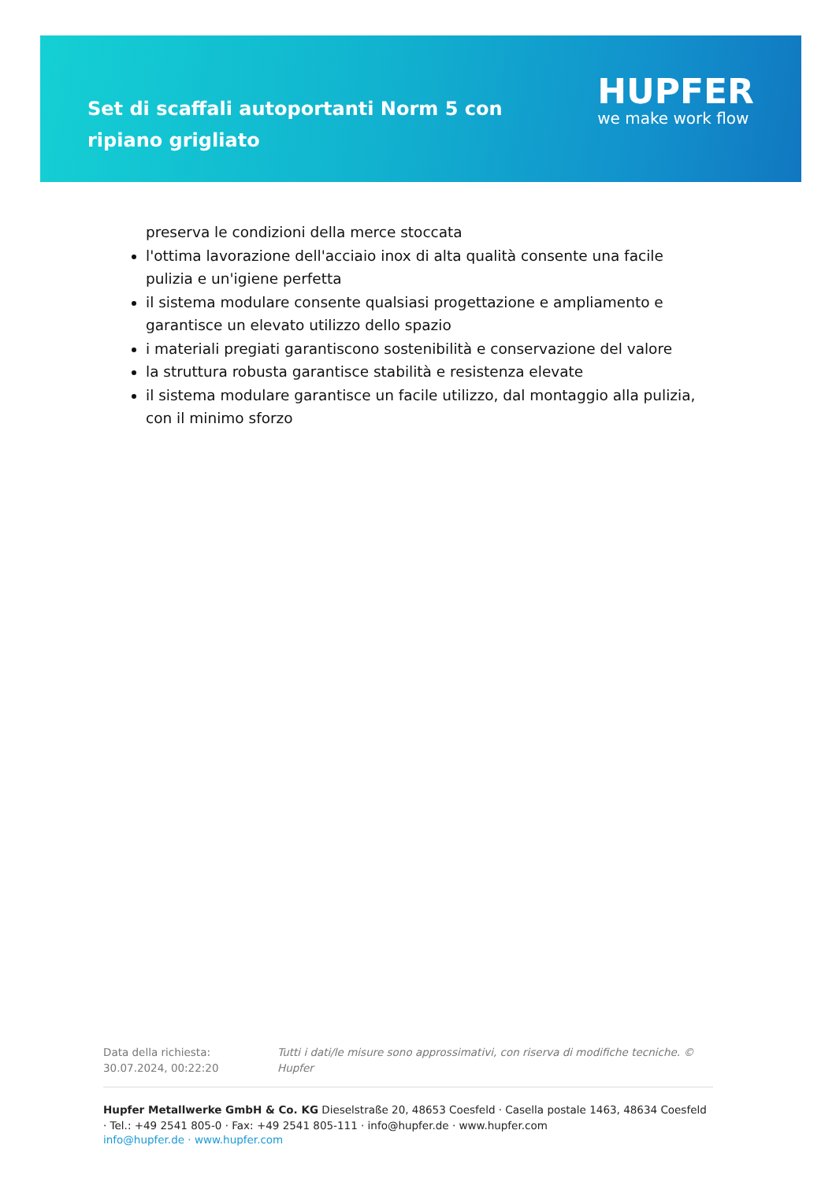Set di scaffali autoportanti Norm 5 con ripiano grigliato
HUPFER
we make work flow
preserva le condizioni della merce stoccata
l'ottima lavorazione dell'acciaio inox di alta qualità consente una facile pulizia e un'igiene perfetta
il sistema modulare consente qualsiasi progettazione e ampliamento e garantisce un elevato utilizzo dello spazio
i materiali pregiati garantiscono sostenibilità e conservazione del valore
la struttura robusta garantisce stabilità e resistenza elevate
il sistema modulare garantisce un facile utilizzo, dal montaggio alla pulizia, con il minimo sforzo
Data della richiesta: 30.07.2024, 00:22:20
Tutti i dati/le misure sono approssimativi, con riserva di modifiche tecniche. © Hupfer
Hupfer Metallwerke GmbH & Co. KG Dieselstraße 20, 48653 Coesfeld · Casella postale 1463, 48634 Coesfeld · Tel.: +49 2541 805-0 · Fax: +49 2541 805-111 · info@hupfer.de · www.hupfer.com
info@hupfer.de · www.hupfer.com